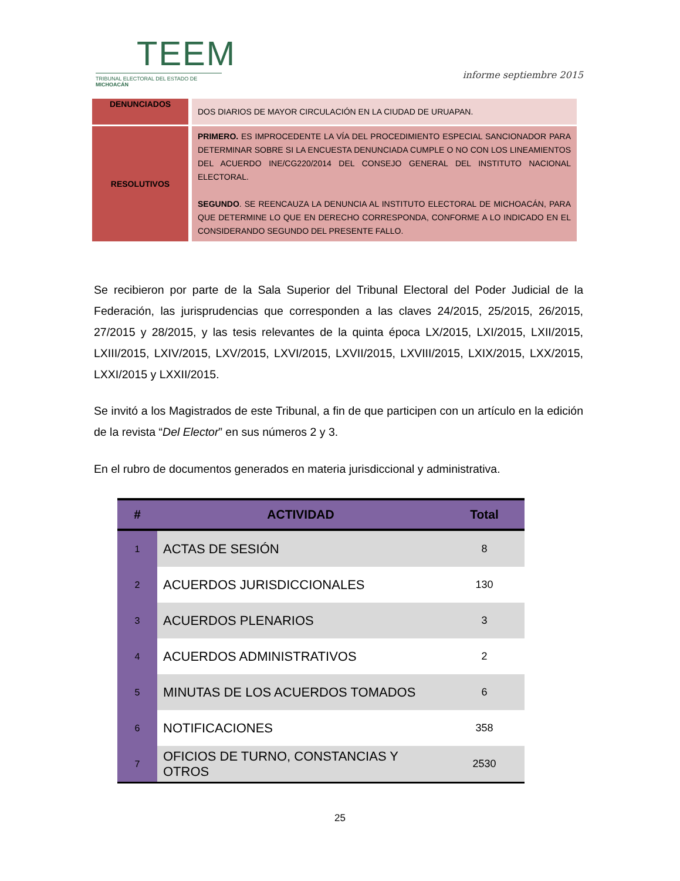TEEM
TRIBUNAL ELECTORAL DEL ESTADO DE MICHOACÁN
informe septiembre 2015
| DENUNCIADOS | DOS DIARIOS DE MAYOR CIRCULACIÓN EN LA CIUDAD DE URUAPAN. |
| RESOLUTIVOS | PRIMERO. ES IMPROCEDENTE LA VÍA DEL PROCEDIMIENTO ESPECIAL SANCIONADOR PARA DETERMINAR SOBRE SI LA ENCUESTA DENUNCIADA CUMPLE O NO CON LOS LINEAMIENTOS DEL ACUERDO INE/CG220/2014 DEL CONSEJO GENERAL DEL INSTITUTO NACIONAL ELECTORAL. SEGUNDO . SE REENCAUZA LA DENUNCIA AL INSTITUTO ELECTORAL DE MICHOACÁN, PARA QUE DETERMINE LO QUE EN DERECHO CORRESPONDA, CONFORME A LO INDICADO EN EL CONSIDERANDO SEGUNDO DEL PRESENTE FALLO. |
Se recibieron por parte de la Sala Superior del Tribunal Electoral del Poder Judicial de la Federación, las jurisprudencias que corresponden a las claves 24/2015, 25/2015, 26/2015, 27/2015 y 28/2015, y las tesis relevantes de la quinta época LX/2015, LXI/2015, LXII/2015, LXIII/2015, LXIV/2015, LXV/2015, LXVI/2015, LXVII/2015, LXVIII/2015, LXIX/2015, LXX/2015, LXXI/2015 y LXXII/2015.
Se invitó a los Magistrados de este Tribunal, a fin de que participen con un artículo en la edición de la revista “Del Elector” en sus números 2 y 3.
En el rubro de documentos generados en materia jurisdiccional y administrativa.
| # | ACTIVIDAD | Total |
| --- | --- | --- |
| 1 | ACTAS DE SESIÓN | 8 |
| 2 | ACUERDOS JURISDICCIONALES | 130 |
| 3 | ACUERDOS PLENARIOS | 3 |
| 4 | ACUERDOS ADMINISTRATIVOS | 2 |
| 5 | MINUTAS DE LOS ACUERDOS TOMADOS | 6 |
| 6 | NOTIFICACIONES | 358 |
| 7 | OFICIOS DE TURNO, CONSTANCIAS Y OTROS | 2530 |
25